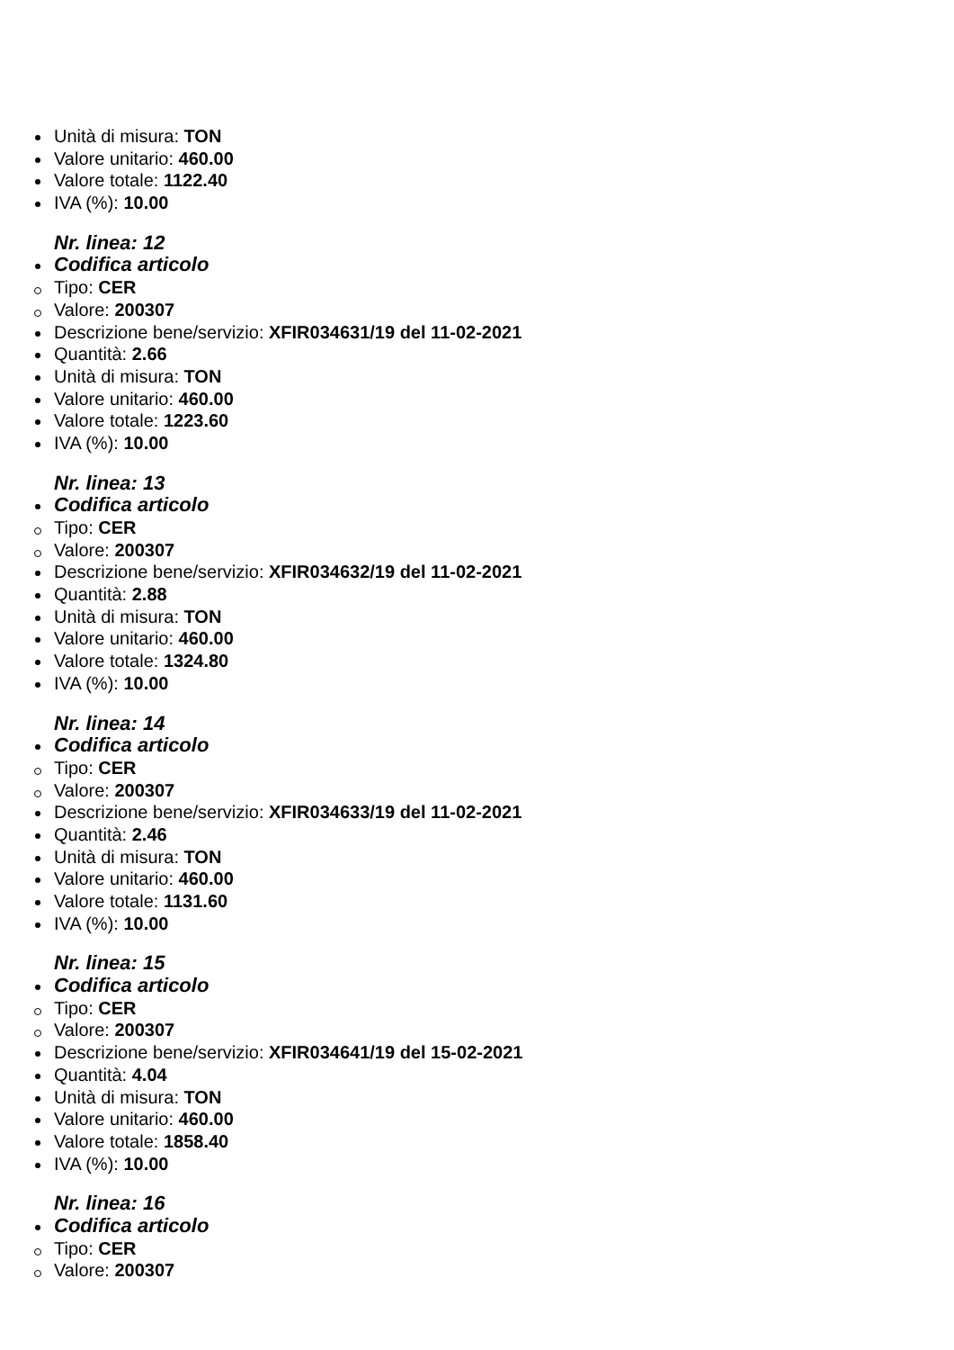Unità di misura: TON
Valore unitario: 460.00
Valore totale: 1122.40
IVA (%): 10.00
Nr. linea: 12
Codifica articolo
Tipo: CER
Valore: 200307
Descrizione bene/servizio: XFIR034631/19 del 11-02-2021
Quantità: 2.66
Unità di misura: TON
Valore unitario: 460.00
Valore totale: 1223.60
IVA (%): 10.00
Nr. linea: 13
Codifica articolo
Tipo: CER
Valore: 200307
Descrizione bene/servizio: XFIR034632/19 del 11-02-2021
Quantità: 2.88
Unità di misura: TON
Valore unitario: 460.00
Valore totale: 1324.80
IVA (%): 10.00
Nr. linea: 14
Codifica articolo
Tipo: CER
Valore: 200307
Descrizione bene/servizio: XFIR034633/19 del 11-02-2021
Quantità: 2.46
Unità di misura: TON
Valore unitario: 460.00
Valore totale: 1131.60
IVA (%): 10.00
Nr. linea: 15
Codifica articolo
Tipo: CER
Valore: 200307
Descrizione bene/servizio: XFIR034641/19 del 15-02-2021
Quantità: 4.04
Unità di misura: TON
Valore unitario: 460.00
Valore totale: 1858.40
IVA (%): 10.00
Nr. linea: 16
Codifica articolo
Tipo: CER
Valore: 200307